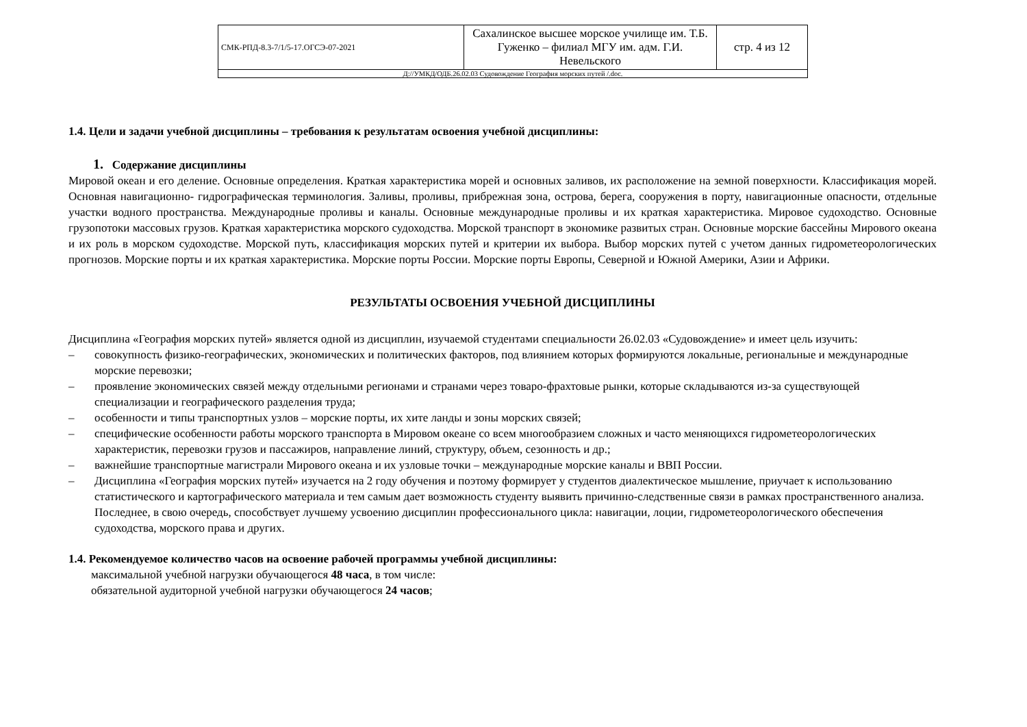| СМК-РПД-8.3-7/1/5-17.ОГСЭ-07-2021 | Сахалинское высшее морское училище им. Т.Б. Гуженко – филиал МГУ им. адм. Г.И. Невельского | стр. 4 из 12 |
| Д://УМКД/ОДБ.26.02.03 Судовождение География морских путей /.doc. | | |
1.4. Цели и задачи учебной дисциплины – требования к результатам освоения учебной дисциплины:
1. Содержание дисциплины
Мировой океан и его деление. Основные определения. Краткая характеристика морей и основных заливов, их расположение на земной поверхности. Классификация морей. Основная навигационно- гидрографическая терминология. Заливы, проливы, прибрежная зона, острова, берега, сооружения в порту, навигационные опасности, отдельные участки водного пространства. Международные проливы и каналы. Основные международные проливы и их краткая характеристика. Мировое судоходство. Основные грузопотоки массовых грузов. Краткая характеристика морского судоходства. Морской транспорт в экономике развитых стран. Основные морские бассейны Мирового океана и их роль в морском судоходстве. Морской путь, классификация морских путей и критерии их выбора. Выбор морских путей с учетом данных гидрометеорологических прогнозов. Морские порты и их краткая характеристика. Морские порты России. Морские порты Европы, Северной и Южной Америки, Азии и Африки.
РЕЗУЛЬТАТЫ ОСВОЕНИЯ УЧЕБНОЙ ДИСЦИПЛИНЫ
Дисциплина «География морских путей» является одной из дисциплин, изучаемой студентами специальности 26.02.03 «Судовождение» и имеет цель изучить:
– совокупность физико-географических, экономических и политических факторов, под влиянием которых формируются локальные, регио­нальные и международные морские перевозки;
– проявление экономических связей между отдельными регионами и странами через товаро-фрахтовые рынки, которые складываются из-за существующей специализации и географического разделения труда;
– особенности и типы транспортных узлов – морские порты, их хите ланды и зоны морских связей;
– специфические особенности работы морского транспорта в Мировом океане со всем многообразием сложных и часто меняющихся гид­рометеорологических характеристик, перевозки грузов и пассажиров, направление линий, структуру, объем, сезонность и др.;
– важнейшие транспортные магистрали Мирового океана и их узловые точки – международные морские каналы и ВВП России.
– Дисциплина «География морских путей» изучается на 2 году обучения и поэтому формирует у студентов диалектическое мышление, приучает к использованию статистического и картографического материала и тем самым дает возможность студенту выявить причинно-следственные связи в рамках пространственного анализа. Последнее, в свою очередь, способствует лучшему усвоению дисциплин про­фессионального цикла: навигации, лоции, гидрометеорологического обеспечения судоходства, морского права и других.
1.4. Рекомендуемое количество часов на освоение рабочей программы учебной дисциплины:
максимальной учебной нагрузки обучающегося 48 часа, в том числе:
обязательной аудиторной учебной нагрузки обучающегося 24 часов;